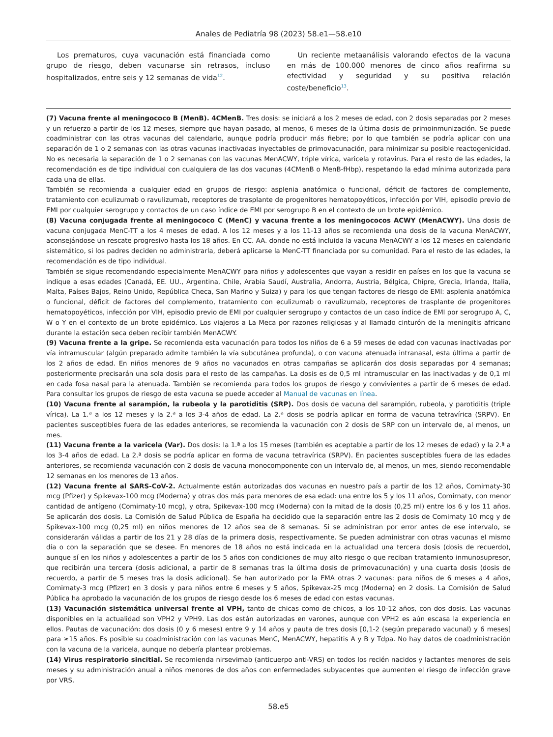Anales de Pediatría 98 (2023) 58.e1—58.e10
Los prematuros, cuya vacunación está financiada como grupo de riesgo, deben vacunarse sin retrasos, incluso hospitalizados, entre seis y 12 semanas de vida<sup>12</sup>.
Un reciente metaanálisis valorando efectos de la vacuna en más de 100.000 menores de cinco años reafirma su efectividad y seguridad y su positiva relación coste/beneficio<sup>13</sup>.
(7) Vacuna frente al meningococo B (MenB). 4CMenB. Tres dosis: se iniciará a los 2 meses de edad, con 2 dosis separadas por 2 meses y un refuerzo a partir de los 12 meses, siempre que hayan pasado, al menos, 6 meses de la última dosis de primoinmunización. Se puede coadministrar con las otras vacunas del calendario, aunque podría producir más fiebre; por lo que también se podría aplicar con una separación de 1 o 2 semanas con las otras vacunas inactivadas inyectables de primovacunación, para minimizar su posible reactogenicidad. No es necesaria la separación de 1 o 2 semanas con las vacunas MenACWY, triple vírica, varicela y rotavirus. Para el resto de las edades, la recomendación es de tipo individual con cualquiera de las dos vacunas (4CMenB o MenB-fHbp), respetando la edad mínima autorizada para cada una de ellas.
También se recomienda a cualquier edad en grupos de riesgo: asplenia anatómica o funcional, déficit de factores de complemento, tratamiento con eculizumab o ravulizumab, receptores de trasplante de progenitores hematopoyéticos, infección por VIH, episodio previo de EMI por cualquier serogrupo y contactos de un caso índice de EMI por serogrupo B en el contexto de un brote epidémico.
(8) Vacuna conjugada frente al meningococo C (MenC) y vacuna frente a los meningococos ACWY (MenACWY). Una dosis de vacuna conjugada MenC-TT a los 4 meses de edad. A los 12 meses y a los 11-13 años se recomienda una dosis de la vacuna MenACWY, aconsejándose un rescate progresivo hasta los 18 años. En CC. AA. donde no está incluida la vacuna MenACWY a los 12 meses en calendario sistemático, si los padres deciden no administrarla, deberá aplicarse la MenC-TT financiada por su comunidad. Para el resto de las edades, la recomendación es de tipo individual.
También se sigue recomendando especialmente MenACWY para niños y adolescentes que vayan a residir en países en los que la vacuna se indique a esas edades (Canadá, EE. UU., Argentina, Chile, Arabia Saudí, Australia, Andorra, Austria, Bélgica, Chipre, Grecia, Irlanda, Italia, Malta, Países Bajos, Reino Unido, República Checa, San Marino y Suiza) y para los que tengan factores de riesgo de EMI: asplenia anatómica o funcional, déficit de factores del complemento, tratamiento con eculizumab o ravulizumab, receptores de trasplante de progenitores hematopoyéticos, infección por VIH, episodio previo de EMI por cualquier serogrupo y contactos de un caso índice de EMI por serogrupo A, C, W o Y en el contexto de un brote epidémico. Los viajeros a La Meca por razones religiosas y al llamado cinturón de la meningitis africano durante la estación seca deben recibir también MenACWY.
(9) Vacuna frente a la gripe. Se recomienda esta vacunación para todos los niños de 6 a 59 meses de edad con vacunas inactivadas por vía intramuscular (algún preparado admite también la vía subcutánea profunda), o con vacuna atenuada intranasal, esta última a partir de los 2 años de edad. En niños menores de 9 años no vacunados en otras campañas se aplicarán dos dosis separadas por 4 semanas; posteriormente precisarán una sola dosis para el resto de las campañas. La dosis es de 0,5 ml intramuscular en las inactivadas y de 0,1 ml en cada fosa nasal para la atenuada. También se recomienda para todos los grupos de riesgo y convivientes a partir de 6 meses de edad. Para consultar los grupos de riesgo de esta vacuna se puede acceder al Manual de vacunas en línea.
(10) Vacuna frente al sarampión, la rubeola y la parotiditis (SRP). Dos dosis de vacuna del sarampión, rubeola, y parotiditis (triple vírica). La 1.ª a los 12 meses y la 2.ª a los 3-4 años de edad. La 2.ª dosis se podría aplicar en forma de vacuna tetravírica (SRPV). En pacientes susceptibles fuera de las edades anteriores, se recomienda la vacunación con 2 dosis de SRP con un intervalo de, al menos, un mes.
(11) Vacuna frente a la varicela (Var). Dos dosis: la 1.ª a los 15 meses (también es aceptable a partir de los 12 meses de edad) y la 2.ª a los 3-4 años de edad. La 2.ª dosis se podría aplicar en forma de vacuna tetravírica (SRPV). En pacientes susceptibles fuera de las edades anteriores, se recomienda vacunación con 2 dosis de vacuna monocomponente con un intervalo de, al menos, un mes, siendo recomendable 12 semanas en los menores de 13 años.
(12) Vacuna frente al SARS-CoV-2. Actualmente están autorizadas dos vacunas en nuestro país a partir de los 12 años, Comirnaty-30 mcg (Pfizer) y Spikevax-100 mcg (Moderna) y otras dos más para menores de esa edad: una entre los 5 y los 11 años, Comirnaty, con menor cantidad de antígeno (Comirnaty-10 mcg), y otra, Spikevax-100 mcg (Moderna) con la mitad de la dosis (0,25 ml) entre los 6 y los 11 años. Se aplicarán dos dosis. La Comisión de Salud Pública de España ha decidido que la separación entre las 2 dosis de Comirnaty 10 mcg y de Spikevax-100 mcg (0,25 ml) en niños menores de 12 años sea de 8 semanas. Si se administran por error antes de ese intervalo, se considerarán válidas a partir de los 21 y 28 días de la primera dosis, respectivamente. Se pueden administrar con otras vacunas el mismo día o con la separación que se desee. En menores de 18 años no está indicada en la actualidad una tercera dosis (dosis de recuerdo), aunque sí en los niños y adolescentes a partir de los 5 años con condiciones de muy alto riesgo o que reciban tratamiento inmunosupresor, que recibirán una tercera (dosis adicional, a partir de 8 semanas tras la última dosis de primovacunación) y una cuarta dosis (dosis de recuerdo, a partir de 5 meses tras la dosis adicional). Se han autorizado por la EMA otras 2 vacunas: para niños de 6 meses a 4 años, Comirnaty-3 mcg (Pfizer) en 3 dosis y para niños entre 6 meses y 5 años, Spikevax-25 mcg (Moderna) en 2 dosis. La Comisión de Salud Pública ha aprobado la vacunación de los grupos de riesgo desde los 6 meses de edad con estas vacunas.
(13) Vacunación sistemática universal frente al VPH, tanto de chicas como de chicos, a los 10-12 años, con dos dosis. Las vacunas disponibles en la actualidad son VPH2 y VPH9. Las dos están autorizadas en varones, aunque con VPH2 es aún escasa la experiencia en ellos. Pautas de vacunación: dos dosis (0 y 6 meses) entre 9 y 14 años y pauta de tres dosis [0,1-2 (según preparado vacunal) y 6 meses] para ≥15 años. Es posible su coadministración con las vacunas MenC, MenACWY, hepatitis A y B y Tdpa. No hay datos de coadministración con la vacuna de la varicela, aunque no debería plantear problemas.
(14) Virus respiratorio sincitial. Se recomienda nirsevimab (anticuerpo anti-VRS) en todos los recién nacidos y lactantes menores de seis meses y su administración anual a niños menores de dos años con enfermedades subyacentes que aumenten el riesgo de infección grave por VRS.
58.e5